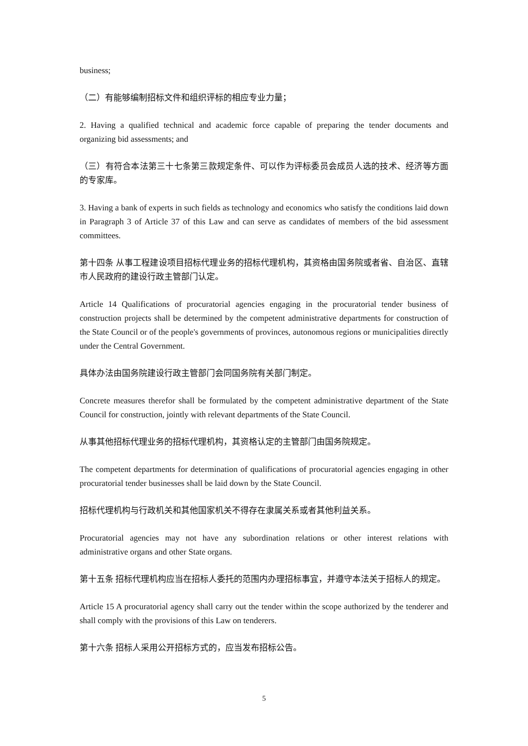business;
（二）有能够编制招标文件和组织评标的相应专业力量；
2. Having a qualified technical and academic force capable of preparing the tender documents and organizing bid assessments; and
（三）有符合本法第三十七条第三款规定条件、可以作为评标委员会成员人选的技术、经济等方面的专家库。
3. Having a bank of experts in such fields as technology and economics who satisfy the conditions laid down in Paragraph 3 of Article 37 of this Law and can serve as candidates of members of the bid assessment committees.
第十四条 从事工程建设项目招标代理业务的招标代理机构，其资格由国务院或者省、自治区、直辖市人民政府的建设行政主管部门认定。
Article 14 Qualifications of procuratorial agencies engaging in the procuratorial tender business of construction projects shall be determined by the competent administrative departments for construction of the State Council or of the people's governments of provinces, autonomous regions or municipalities directly under the Central Government.
具体办法由国务院建设行政主管部门会同国务院有关部门制定。
Concrete measures therefor shall be formulated by the competent administrative department of the State Council for construction, jointly with relevant departments of the State Council.
从事其他招标代理业务的招标代理机构，其资格认定的主管部门由国务院规定。
The competent departments for determination of qualifications of procuratorial agencies engaging in other procuratorial tender businesses shall be laid down by the State Council.
招标代理机构与行政机关和其他国家机关不得存在隶属关系或者其他利益关系。
Procuratorial agencies may not have any subordination relations or other interest relations with administrative organs and other State organs.
第十五条 招标代理机构应当在招标人委托的范围内办理招标事宜，并遵守本法关于招标人的规定。
Article 15 A procuratorial agency shall carry out the tender within the scope authorized by the tenderer and shall comply with the provisions of this Law on tenderers.
第十六条 招标人采用公开招标方式的，应当发布招标公告。
5